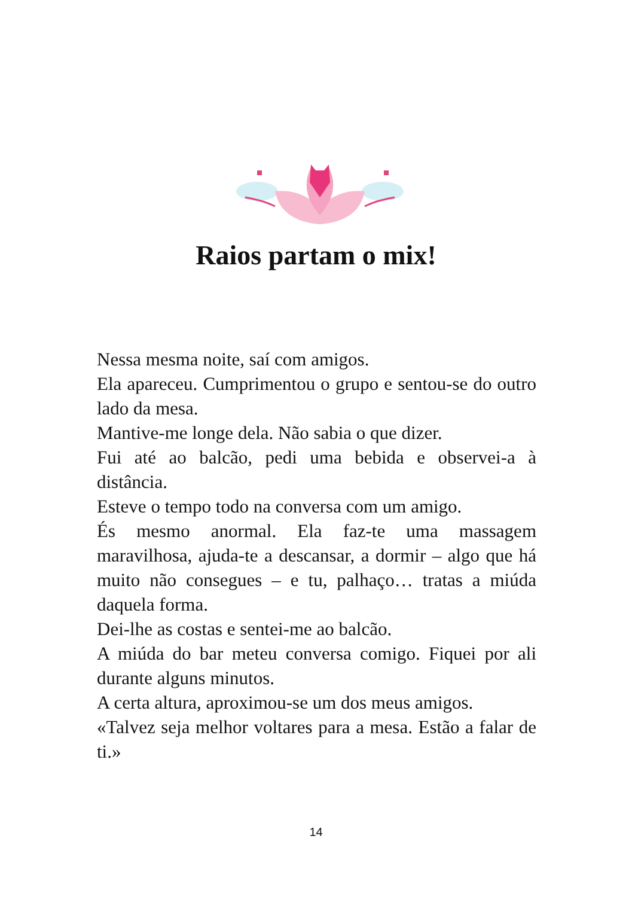Raios partam o mix!
Nessa mesma noite, saí com amigos.
Ela apareceu. Cumprimentou o grupo e sentou-se do outro lado da mesa.
Mantive-me longe dela. Não sabia o que dizer.
Fui até ao balcão, pedi uma bebida e observei-a à distância.
Esteve o tempo todo na conversa com um amigo.
És mesmo anormal. Ela faz-te uma massagem maravilhosa, ajuda-te a descansar, a dormir – algo que há muito não consegues – e tu, palhaço… tratas a miúda daquela forma.
Dei-lhe as costas e sentei-me ao balcão.
A miúda do bar meteu conversa comigo. Fiquei por ali durante alguns minutos.
A certa altura, aproximou-se um dos meus amigos.
«Talvez seja melhor voltares para a mesa. Estão a falar de ti.»
14